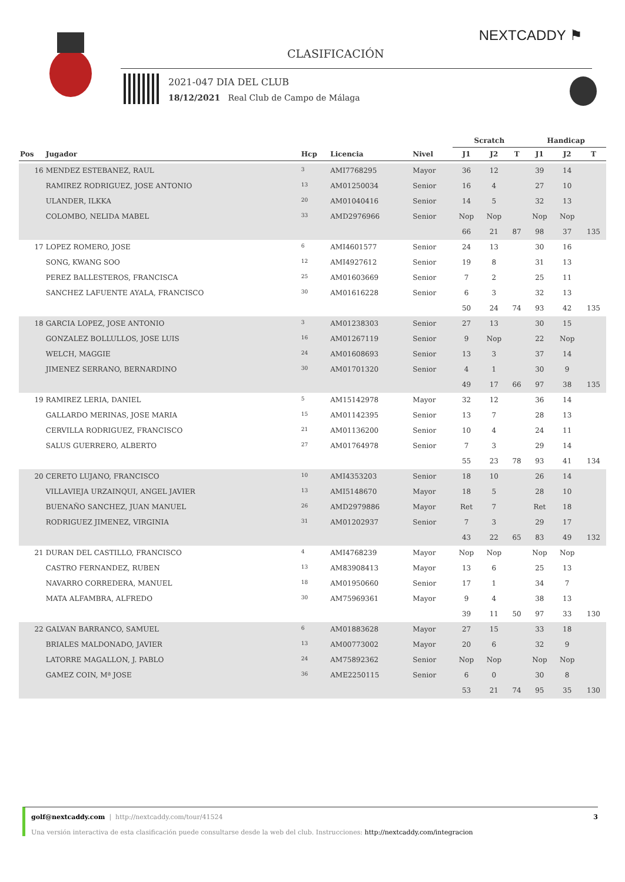NEXTCADDY ⚑
CLASIFICACIÓN
2021-047 DIA DEL CLUB
18/12/2021 Real Club de Campo de Málaga
| | | | | | Scratch | | | Handicap | | |
| --- | --- | --- | --- | --- | --- | --- | --- | --- | --- | --- |
| Pos | Jugador | Hcp | Licencia | Nivel | J1 | J2 | T | J1 | J2 | T |
| 16 | MENDEZ ESTEBANEZ, RAUL | 3 | AMI7768295 | Mayor | 36 | 12 | | 39 | 14 | |
| | RAMIREZ RODRIGUEZ, JOSE ANTONIO | 13 | AM01250034 | Senior | 16 | 4 | | 27 | 10 | |
| | ULANDER, ILKKA | 20 | AM01040416 | Senior | 14 | 5 | | 32 | 13 | |
| | COLOMBO, NELIDA MABEL | 33 | AMD2976966 | Senior | Nop | Nop | | Nop | Nop | |
| | | | | | 66 | 21 | 87 | 98 | 37 | 135 |
| 17 | LOPEZ ROMERO, JOSE | 6 | AMI4601577 | Senior | 24 | 13 | | 30 | 16 | |
| | SONG, KWANG SOO | 12 | AMI4927612 | Senior | 19 | 8 | | 31 | 13 | |
| | PEREZ BALLESTEROS, FRANCISCA | 25 | AM01603669 | Senior | 7 | 2 | | 25 | 11 | |
| | SANCHEZ LAFUENTE AYALA, FRANCISCO | 30 | AM01616228 | Senior | 6 | 3 | | 32 | 13 | |
| | | | | | 50 | 24 | 74 | 93 | 42 | 135 |
| 18 | GARCIA LOPEZ, JOSE ANTONIO | 3 | AM01238303 | Senior | 27 | 13 | | 30 | 15 | |
| | GONZALEZ BOLLULLOS, JOSE LUIS | 16 | AM01267119 | Senior | 9 | Nop | | 22 | Nop | |
| | WELCH, MAGGIE | 24 | AM01608693 | Senior | 13 | 3 | | 37 | 14 | |
| | JIMENEZ SERRANO, BERNARDINO | 30 | AM01701320 | Senior | 4 | 1 | | 30 | 9 | |
| | | | | | 49 | 17 | 66 | 97 | 38 | 135 |
| 19 | RAMIREZ LERIA, DANIEL | 5 | AM15142978 | Mayor | 32 | 12 | | 36 | 14 | |
| | GALLARDO MERINAS, JOSE MARIA | 15 | AM01142395 | Senior | 13 | 7 | | 28 | 13 | |
| | CERVILLA RODRIGUEZ, FRANCISCO | 21 | AM01136200 | Senior | 10 | 4 | | 24 | 11 | |
| | SALUS GUERRERO, ALBERTO | 27 | AM01764978 | Senior | 7 | 3 | | 29 | 14 | |
| | | | | | 55 | 23 | 78 | 93 | 41 | 134 |
| 20 | CERETO LUJANO, FRANCISCO | 10 | AMI4353203 | Senior | 18 | 10 | | 26 | 14 | |
| | VILLAVIEJA URZAINQUI, ANGEL JAVIER | 13 | AMI5148670 | Mayor | 18 | 5 | | 28 | 10 | |
| | BUENAÑO SANCHEZ, JUAN MANUEL | 26 | AMD2979886 | Mayor | Ret | 7 | | Ret | 18 | |
| | RODRIGUEZ JIMENEZ, VIRGINIA | 31 | AM01202937 | Senior | 7 | 3 | | 29 | 17 | |
| | | | | | 43 | 22 | 65 | 83 | 49 | 132 |
| 21 | DURAN DEL CASTILLO, FRANCISCO | 4 | AMI4768239 | Mayor | Nop | Nop | | Nop | Nop | |
| | CASTRO FERNANDEZ, RUBEN | 13 | AM83908413 | Mayor | 13 | 6 | | 25 | 13 | |
| | NAVARRO CORREDERA, MANUEL | 18 | AM01950660 | Senior | 17 | 1 | | 34 | 7 | |
| | MATA ALFAMBRA, ALFREDO | 30 | AM75969361 | Mayor | 9 | 4 | | 38 | 13 | |
| | | | | | 39 | 11 | 50 | 97 | 33 | 130 |
| 22 | GALVAN BARRANCO, SAMUEL | 6 | AM01883628 | Mayor | 27 | 15 | | 33 | 18 | |
| | BRIALES MALDONADO, JAVIER | 13 | AM00773002 | Mayor | 20 | 6 | | 32 | 9 | |
| | LATORRE MAGALLON, J. PABLO | 24 | AM75892362 | Senior | Nop | Nop | | Nop | Nop | |
| | GAMEZ COIN, Mª JOSE | 36 | AME2250115 | Senior | 6 | 0 | | 30 | 8 | |
| | | | | | 53 | 21 | 74 | 95 | 35 | 130 |
golf@nextcaddy.com | http://nextcaddy.com/tour/41524 3
Una versión interactiva de esta clasificación puede consultarse desde la web del club. Instrucciones: http://nextcaddy.com/integracion